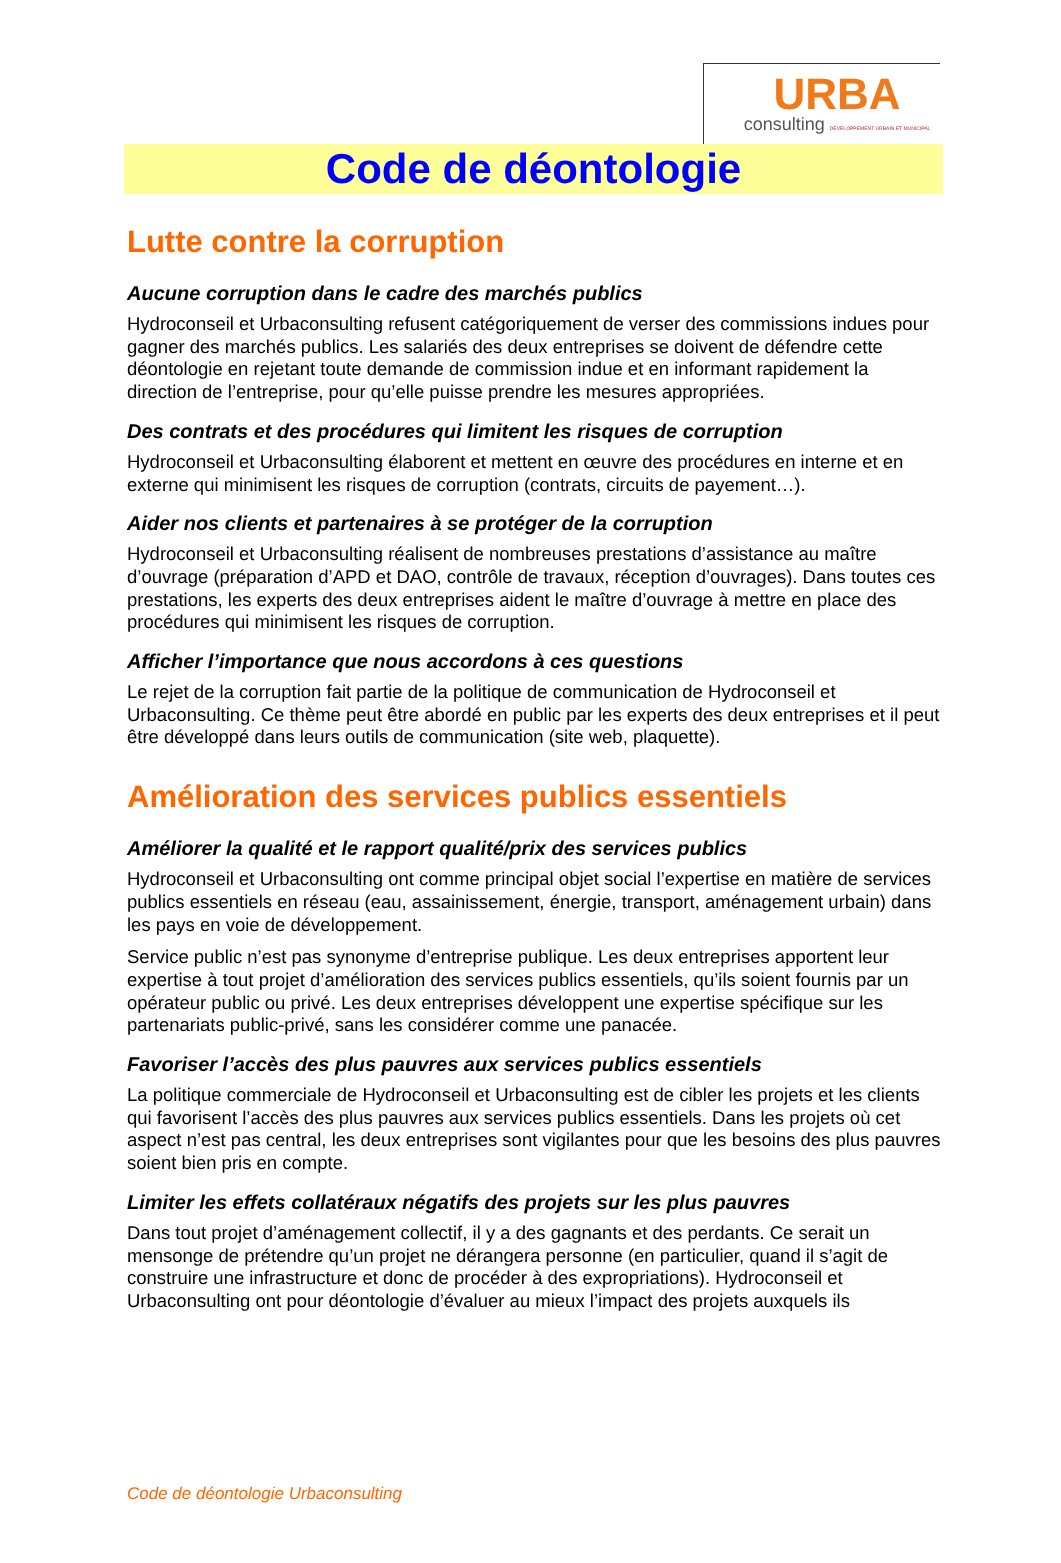URBA
consulting DÉVELOPPEMENT URBAIN ET MUNICIPAL
Code de déontologie
Lutte contre la corruption
Aucune corruption dans le cadre des marchés publics
Hydroconseil et Urbaconsulting refusent catégoriquement de verser des commissions indues pour gagner des marchés publics. Les salariés des deux entreprises se doivent de défendre cette déontologie en rejetant toute demande de commission indue et en informant rapidement la direction de l’entreprise, pour qu’elle puisse prendre les mesures appropriées.
Des contrats et des procédures qui limitent les risques de corruption
Hydroconseil et Urbaconsulting élaborent et mettent en œuvre des procédures en interne et en externe qui minimisent les risques de corruption (contrats, circuits de payement…).
Aider nos clients et partenaires à se protéger de la corruption
Hydroconseil et Urbaconsulting réalisent de nombreuses prestations d’assistance au maître d’ouvrage (préparation d’APD et DAO, contrôle de travaux, réception d’ouvrages). Dans toutes ces prestations, les experts des deux entreprises aident le maître d’ouvrage à mettre en place des procédures qui minimisent les risques de corruption.
Afficher l’importance que nous accordons à ces questions
Le rejet de la corruption fait partie de la politique de communication de Hydroconseil et Urbaconsulting. Ce thème peut être abordé en public par les experts des deux entreprises et il peut être développé dans leurs outils de communication (site web, plaquette).
Amélioration des services publics essentiels
Améliorer la qualité et le rapport qualité/prix des services publics
Hydroconseil et Urbaconsulting ont comme principal objet social l’expertise en matière de services publics essentiels en réseau (eau, assainissement, énergie, transport, aménagement urbain) dans les pays en voie de développement.
Service public n’est pas synonyme d’entreprise publique. Les deux entreprises apportent leur expertise à tout projet d’amélioration des services publics essentiels, qu’ils soient fournis par un opérateur public ou privé. Les deux entreprises développent une expertise spécifique sur les partenariats public-privé, sans les considérer comme une panacée.
Favoriser l’accès des plus pauvres aux services publics essentiels
La politique commerciale de Hydroconseil et Urbaconsulting est de cibler les projets et les clients qui favorisent l’accès des plus pauvres aux services publics essentiels. Dans les projets où cet aspect n’est pas central, les deux entreprises sont vigilantes pour que les besoins des plus pauvres soient bien pris en compte.
Limiter les effets collatéraux négatifs des projets sur les plus pauvres
Dans tout projet d’aménagement collectif, il y a des gagnants et des perdants. Ce serait un mensonge de prétendre qu’un projet ne dérangera personne (en particulier, quand il s’agit de construire une infrastructure et donc de procéder à des expropriations). Hydroconseil et Urbaconsulting ont pour déontologie d’évaluer au mieux l’impact des projets auxquels ils
Code de déontologie Urbaconsulting